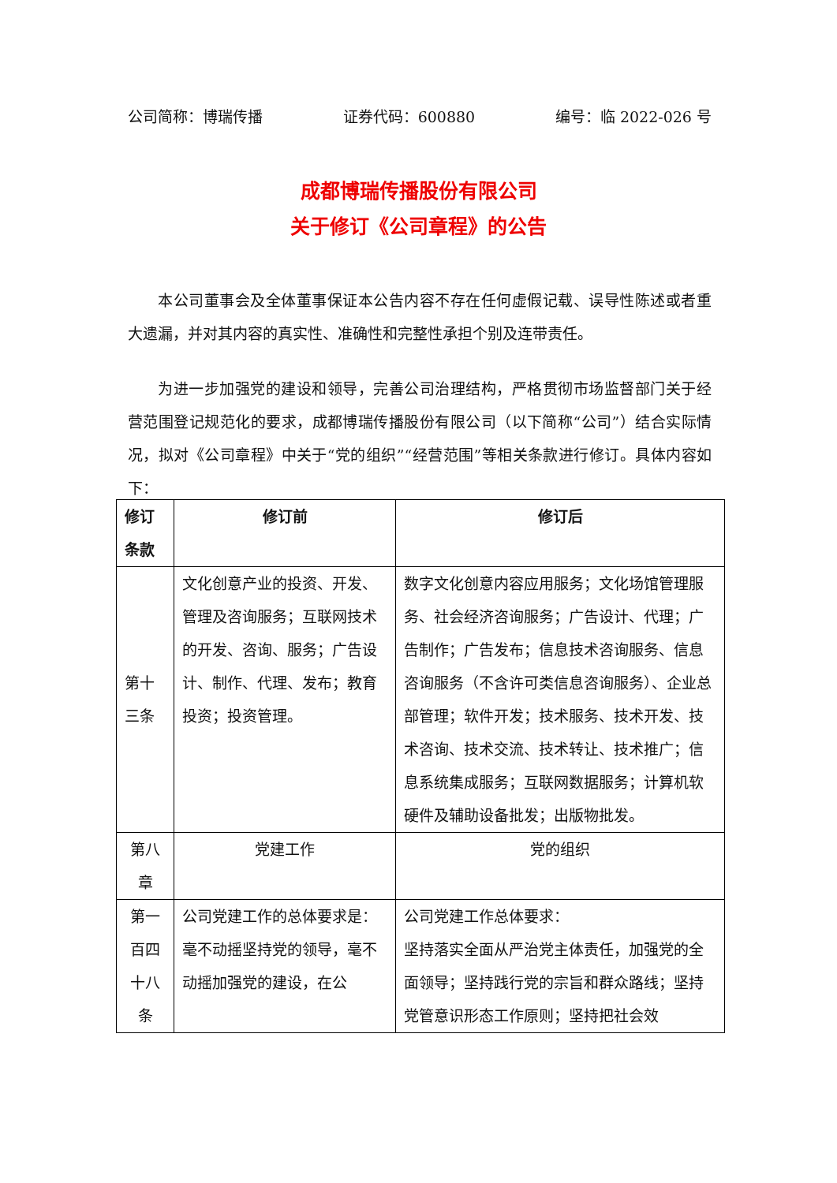公司简称：博瑞传播 证券代码：600880 编号：临 2022-026 号
成都博瑞传播股份有限公司
关于修订《公司章程》的公告
本公司董事会及全体董事保证本公告内容不存在任何虚假记载、误导性陈述或者重大遗漏，并对其内容的真实性、准确性和完整性承担个别及连带责任。
为进一步加强党的建设和领导，完善公司治理结构，严格贯彻市场监督部门关于经营范围登记规范化的要求，成都博瑞传播股份有限公司（以下简称“公司”）结合实际情况，拟对《公司章程》中关于“党的组织”“经营范围”等相关条款进行修订。具体内容如下：
| 修订条款 | 修订前 | 修订后 |
| --- | --- | --- |
| 第十三条 | 文化创意产业的投资、开发、管理及咨询服务；互联网技术的开发、咨询、服务；广告设计、制作、代理、发布；教育投资；投资管理。 | 数字文化创意内容应用服务；文化场馆管理服务、社会经济咨询服务；广告设计、代理；广告制作；广告发布；信息技术咨询服务、信息咨询服务（不含许可类信息咨询服务）、企业总部管理；软件开发；技术服务、技术开发、技术咨询、技术交流、技术转让、技术推广；信息系统集成服务；互联网数据服务；计算机软硬件及辅助设备批发；出版物批发。 |
| 第八章 | 党建工作 | 党的组织 |
| 第一百四十八条 | 公司党建工作的总体要求是： 毫不动摇坚持党的领导，毫不动摇加强党的建设，在公 | 公司党建工作总体要求： 坚持落实全面从严治党主体责任，加强党的全面领导；坚持践行党的宗旨和群众路线；坚持党管意识形态工作原则；坚持把社会效 |